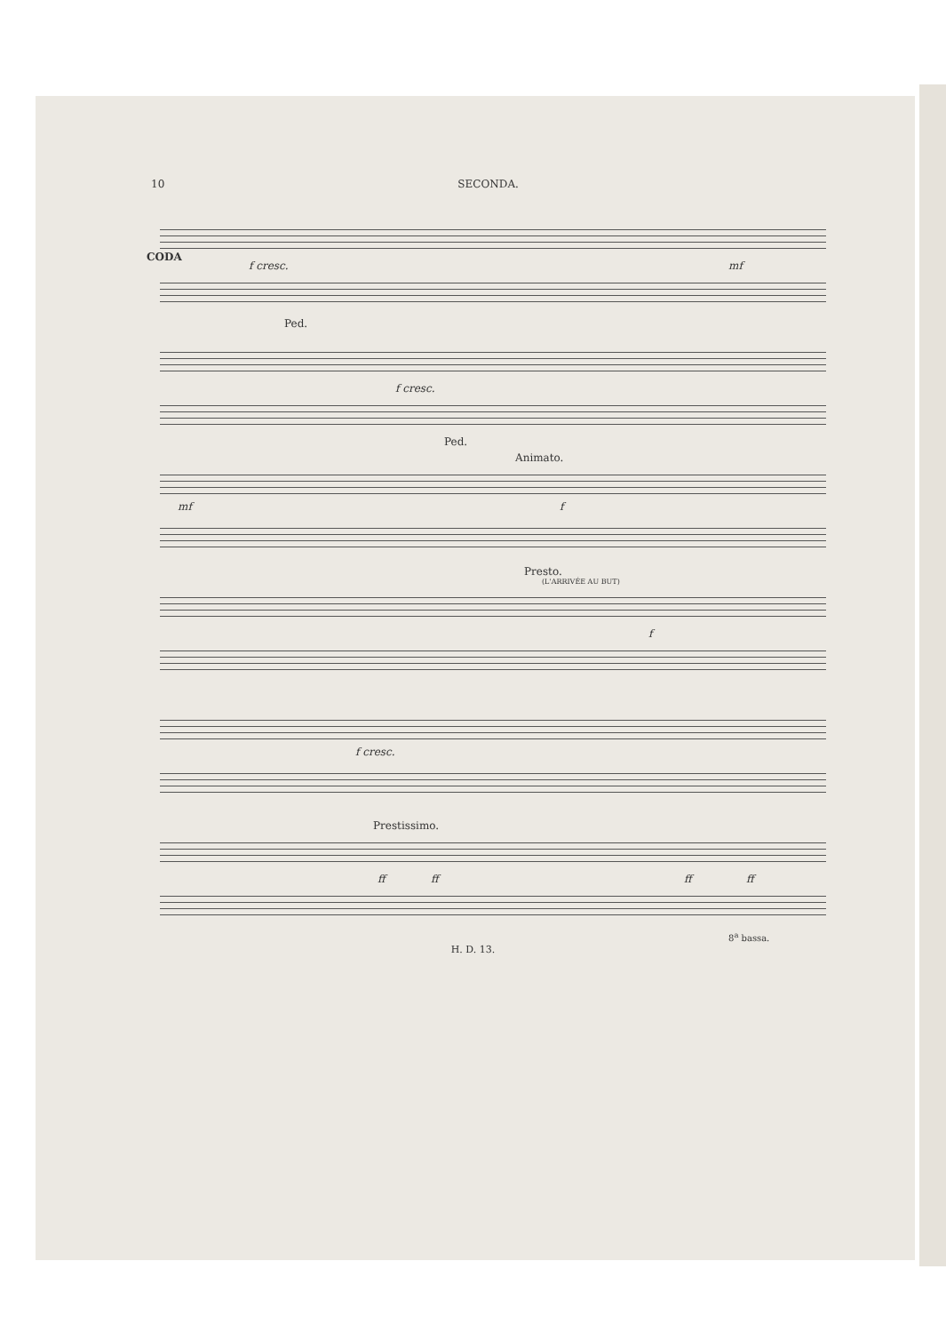10 SECONDA.
CODA
f cresc. mf
Ped.
f cresc.
Ped.
Animato.
mf f
Presto.
(L'ARRIVÉE AU BUT)
f
f cresc.
Prestissimo.
ff ff ff ff
8<sup>a</sup> bassa.
H. D. 13.